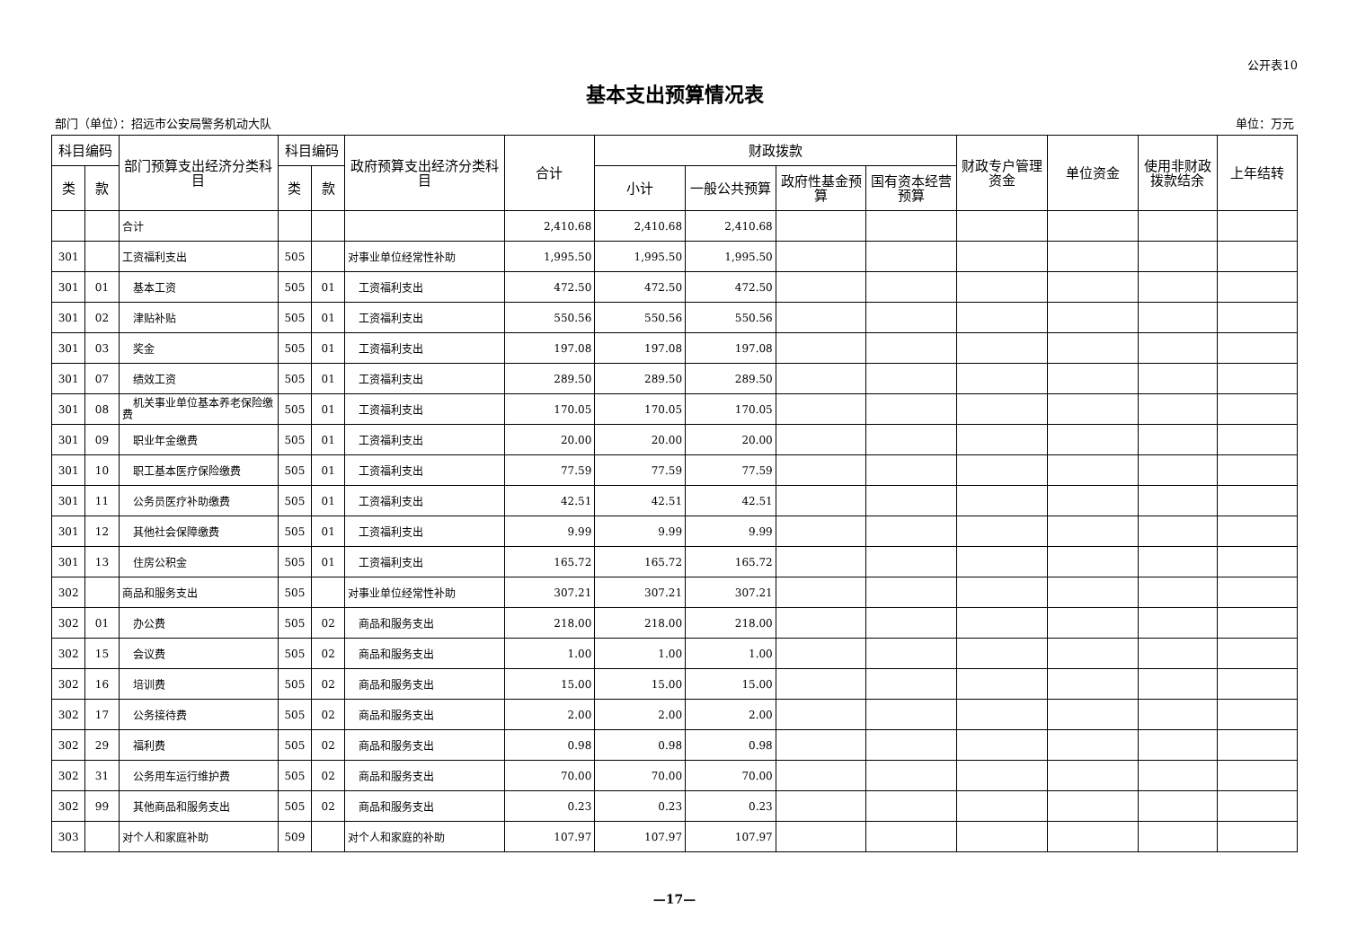公开表10
基本支出预算情况表
部门（单位）：招远市公安局警务机动大队 单位：万元
| 科目编码 | | 部门预算支出经济分类科目 | 科目编码 | | 政府预算支出经济分类科目 | 合计 | 财政拨款 | | | | 财政专户管理资金 | 单位资金 | 使用非财政拨款结余 | 上年结转 |
| --- | --- | --- | --- | --- | --- | --- | --- | --- | --- | --- | --- | --- | --- | --- |
| 类 | 款 | | 类 | 款 | | | 小计 | 一般公共预算 | 政府性基金预算 | 国有资本经营预算 | | | | |
| | | 合计 | | | | 2,410.68 | 2,410.68 | 2,410.68 | | | | | | |
| 301 | | 工资福利支出 | 505 | | 对事业单位经常性补助 | 1,995.50 | 1,995.50 | 1,995.50 | | | | | | |
| 301 | 01 | 基本工资 | 505 | 01 | 工资福利支出 | 472.50 | 472.50 | 472.50 | | | | | | |
| 301 | 02 | 津贴补贴 | 505 | 01 | 工资福利支出 | 550.56 | 550.56 | 550.56 | | | | | | |
| 301 | 03 | 奖金 | 505 | 01 | 工资福利支出 | 197.08 | 197.08 | 197.08 | | | | | | |
| 301 | 07 | 绩效工资 | 505 | 01 | 工资福利支出 | 289.50 | 289.50 | 289.50 | | | | | | |
| 301 | 08 | 机关事业单位基本养老保险缴费 | 505 | 01 | 工资福利支出 | 170.05 | 170.05 | 170.05 | | | | | | |
| 301 | 09 | 职业年金缴费 | 505 | 01 | 工资福利支出 | 20.00 | 20.00 | 20.00 | | | | | | |
| 301 | 10 | 职工基本医疗保险缴费 | 505 | 01 | 工资福利支出 | 77.59 | 77.59 | 77.59 | | | | | | |
| 301 | 11 | 公务员医疗补助缴费 | 505 | 01 | 工资福利支出 | 42.51 | 42.51 | 42.51 | | | | | | |
| 301 | 12 | 其他社会保障缴费 | 505 | 01 | 工资福利支出 | 9.99 | 9.99 | 9.99 | | | | | | |
| 301 | 13 | 住房公积金 | 505 | 01 | 工资福利支出 | 165.72 | 165.72 | 165.72 | | | | | | |
| 302 | | 商品和服务支出 | 505 | | 对事业单位经常性补助 | 307.21 | 307.21 | 307.21 | | | | | | |
| 302 | 01 | 办公费 | 505 | 02 | 商品和服务支出 | 218.00 | 218.00 | 218.00 | | | | | | |
| 302 | 15 | 会议费 | 505 | 02 | 商品和服务支出 | 1.00 | 1.00 | 1.00 | | | | | | |
| 302 | 16 | 培训费 | 505 | 02 | 商品和服务支出 | 15.00 | 15.00 | 15.00 | | | | | | |
| 302 | 17 | 公务接待费 | 505 | 02 | 商品和服务支出 | 2.00 | 2.00 | 2.00 | | | | | | |
| 302 | 29 | 福利费 | 505 | 02 | 商品和服务支出 | 0.98 | 0.98 | 0.98 | | | | | | |
| 302 | 31 | 公务用车运行维护费 | 505 | 02 | 商品和服务支出 | 70.00 | 70.00 | 70.00 | | | | | | |
| 302 | 99 | 其他商品和服务支出 | 505 | 02 | 商品和服务支出 | 0.23 | 0.23 | 0.23 | | | | | | |
| 303 | | 对个人和家庭补助 | 509 | | 对个人和家庭的补助 | 107.97 | 107.97 | 107.97 | | | | | | |
—17—